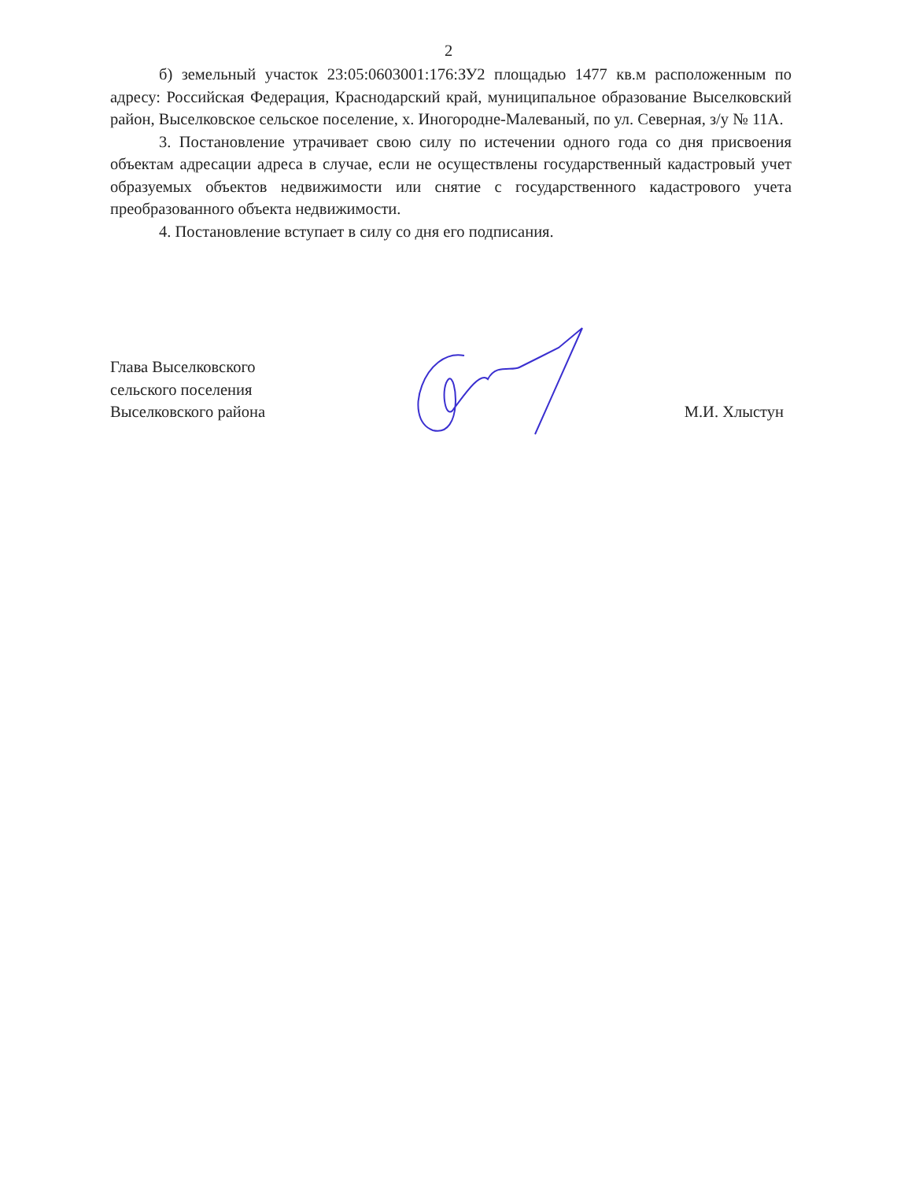2
б) земельный участок 23:05:0603001:176:ЗУ2 площадью 1477 кв.м расположенным по адресу: Российская Федерация, Краснодарский край, муниципальное образование Выселковский район, Выселковское сельское поселение, х. Иногородне-Малеваный, по ул. Северная, з/у № 11А.
3. Постановление утрачивает свою силу по истечении одного года со дня присвоения объектам адресации адреса в случае, если не осуществлены государственный кадастровый учет образуемых объектов недвижимости или снятие с государственного кадастрового учета преобразованного объекта недвижимости.
4. Постановление вступает в силу со дня его подписания.
Глава Выселковского
сельского поселения
Выселковского района
М.И. Хлыстун